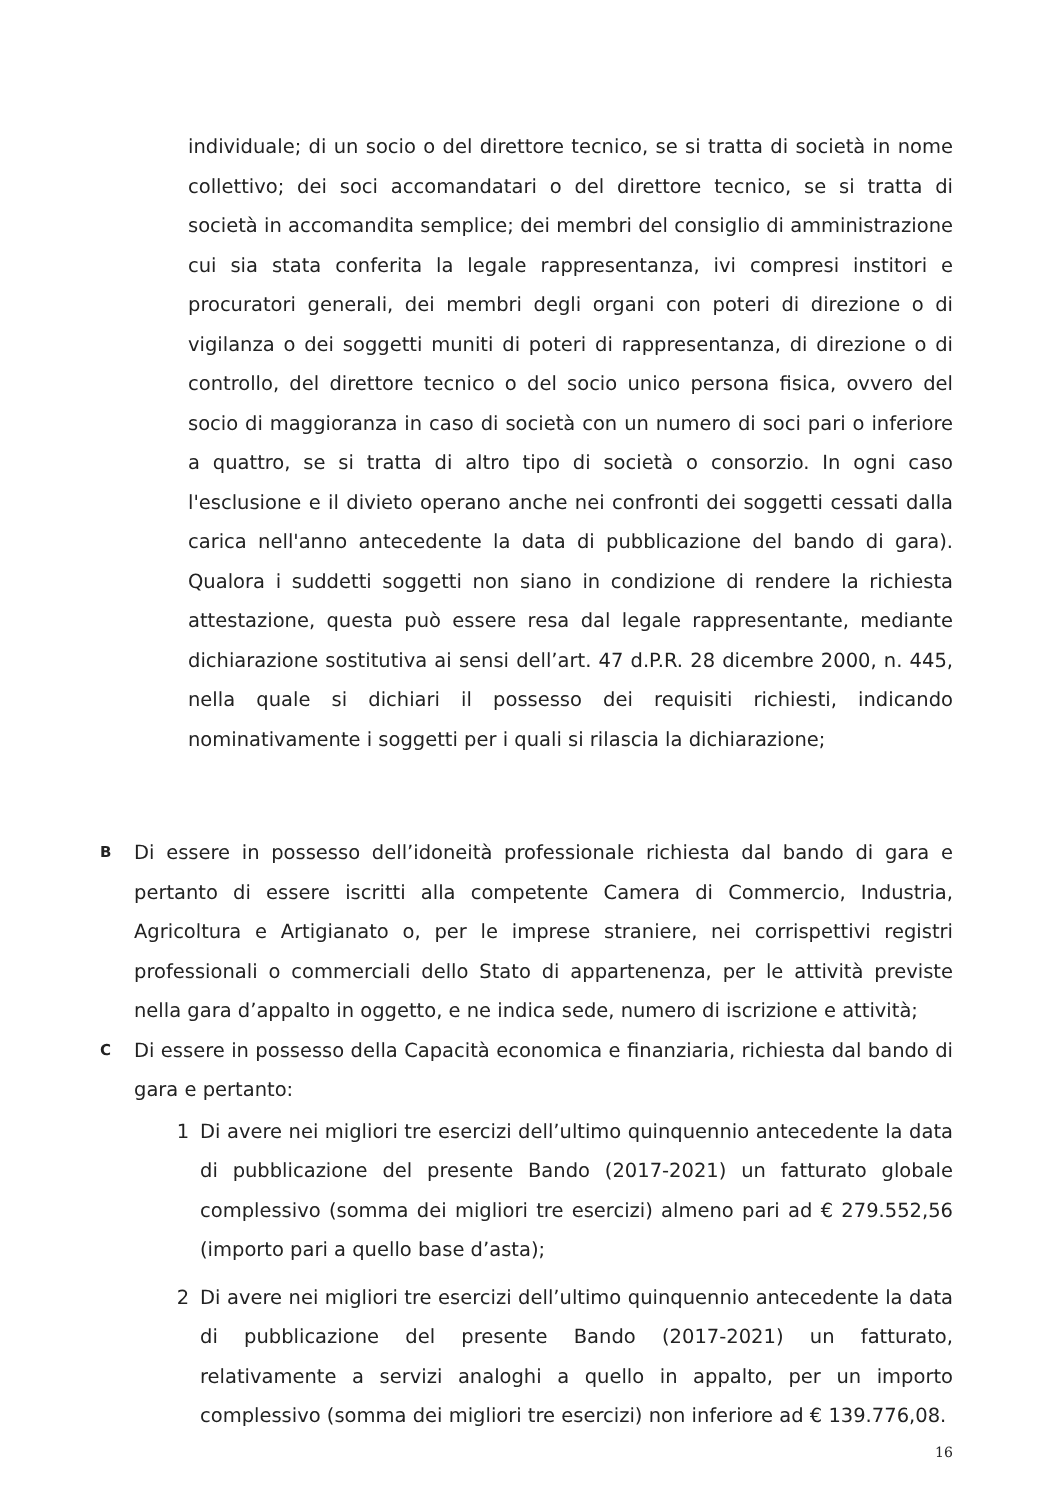individuale; di un socio o del direttore tecnico, se si tratta di società in nome collettivo; dei soci accomandatari o del direttore tecnico, se si tratta di società in accomandita semplice; dei membri del consiglio di amministrazione cui sia stata conferita la legale rappresentanza, ivi compresi institori e procuratori generali, dei membri degli organi con poteri di direzione o di vigilanza o dei soggetti muniti di poteri di rappresentanza, di direzione o di controllo, del direttore tecnico o del socio unico persona fisica, ovvero del socio di maggioranza in caso di società con un numero di soci pari o inferiore a quattro, se si tratta di altro tipo di società o consorzio. In ogni caso l'esclusione e il divieto operano anche nei confronti dei soggetti cessati dalla carica nell'anno antecedente la data di pubblicazione del bando di gara). Qualora i suddetti soggetti non siano in condizione di rendere la richiesta attestazione, questa può essere resa dal legale rappresentante, mediante dichiarazione sostitutiva ai sensi dell’art. 47 d.P.R. 28 dicembre 2000, n. 445, nella quale si dichiari il possesso dei requisiti richiesti, indicando nominativamente i soggetti per i quali si rilascia la dichiarazione;
B
Di essere in possesso dell’idoneità professionale richiesta dal bando di gara e pertanto di essere iscritti alla competente Camera di Commercio, Industria, Agricoltura e Artigianato o, per le imprese straniere, nei corrispettivi registri professionali o commerciali dello Stato di appartenenza, per le attività previste nella gara d’appalto in oggetto, e ne indica sede, numero di iscrizione e attività;
C
Di essere in possesso della Capacità economica e finanziaria, richiesta dal bando di gara e pertanto:
1 Di avere nei migliori tre esercizi dell’ultimo quinquennio antecedente la data di pubblicazione del presente Bando (2017-2021) un fatturato globale complessivo (somma dei migliori tre esercizi) almeno pari ad € 279.552,56 (importo pari a quello base d’asta);
2 Di avere nei migliori tre esercizi dell’ultimo quinquennio antecedente la data di pubblicazione del presente Bando (2017-2021) un fatturato, relativamente a servizi analoghi a quello in appalto, per un importo complessivo (somma dei migliori tre esercizi) non inferiore ad € 139.776,08.
16